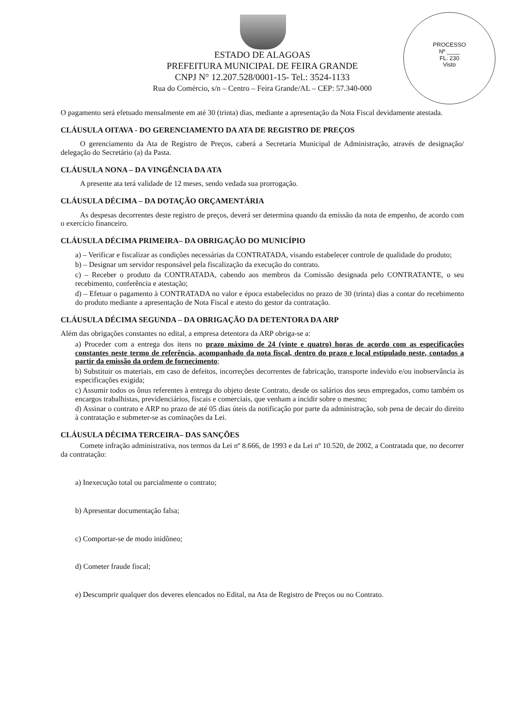PROCESSO
Nº ____
FL. 230
Visto
ESTADO DE ALAGOAS
PREFEITURA MUNICIPAL DE FEIRA GRANDE
CNPJ N° 12.207.528/0001-15- Tel.: 3524-1133
Rua do Comércio, s/n – Centro – Feira Grande/AL – CEP: 57.340-000
O pagamento será efetuado mensalmente em até 30 (trinta) dias, mediante a apresentação da Nota Fiscal devidamente atestada.
CLÁUSULA OITAVA - DO GERENCIAMENTO DA ATA DE REGISTRO DE PREÇOS
O gerenciamento da Ata de Registro de Preços, caberá a Secretaria Municipal de Administração, através de designação/ delegação do Secretário (a) da Pasta.
CLÁUSULA NONA – DA VINGÊNCIA DA ATA
A presente ata terá validade de 12 meses, sendo vedada sua prorrogação.
CLÁUSULA DÉCIMA – DA DOTAÇÃO ORÇAMENTÁRIA
As despesas decorrentes deste registro de preços, deverá ser determina quando da emissão da nota de empenho, de acordo com o exercício financeiro.
CLÁUSULA DÉCIMA PRIMEIRA– DA OBRIGAÇÃO DO MUNICÍPIO
a) – Verificar e fiscalizar as condições necessárias da CONTRATADA, visando estabelecer controle de qualidade do produto;
b) – Designar um servidor responsável pela fiscalização da execução do contrato.
c) – Receber o produto da CONTRATADA, cabendo aos membros da Comissão designada pelo CONTRATANTE, o seu recebimento, conferência e atestação;
d) – Efetuar o pagamento à CONTRATADA no valor e época estabelecidos no prazo de 30 (trinta) dias a contar do recebimento do produto mediante a apresentação de Nota Fiscal e atesto do gestor da contratação.
CLÁUSULA DÉCIMA SEGUNDA – DA OBRIGAÇÃO DA DETENTORA DA ARP
Além das obrigações constantes no edital, a empresa detentora da ARP obriga-se a:
a) Proceder com a entrega dos itens no prazo máximo de 24 (vinte e quatro) horas de acordo com as especificações constantes neste termo de referência, acompanhado da nota fiscal, dentro do prazo e local estipulado neste, contados a partir da emissão da ordem de fornecimento;
b) Substituir os materiais, em caso de defeitos, incorreções decorrentes de fabricação, transporte indevido e/ou inobservância às especificações exigida;
c) Assumir todos os ônus referentes à entrega do objeto deste Contrato, desde os salários dos seus empregados, como também os encargos trabalhistas, previdenciários, fiscais e comerciais, que venham a incidir sobre o mesmo;
d) Assinar o contrato e ARP no prazo de até 05 dias úteis da notificação por parte da administração, sob pena de decair do direito à contratação e submeter-se as cominações da Lei.
CLÁUSULA DÉCIMA TERCEIRA– DAS SANÇÕES
Comete infração administrativa, nos termos da Lei nº 8.666, de 1993 e da Lei nº 10.520, de 2002, a Contratada que, no decorrer da contratação:
a) Inexecução total ou parcialmente o contrato;
b) Apresentar documentação falsa;
c) Comportar-se de modo inidôneo;
d) Cometer fraude fiscal;
e) Descumprir qualquer dos deveres elencados no Edital, na Ata de Registro de Preços ou no Contrato.